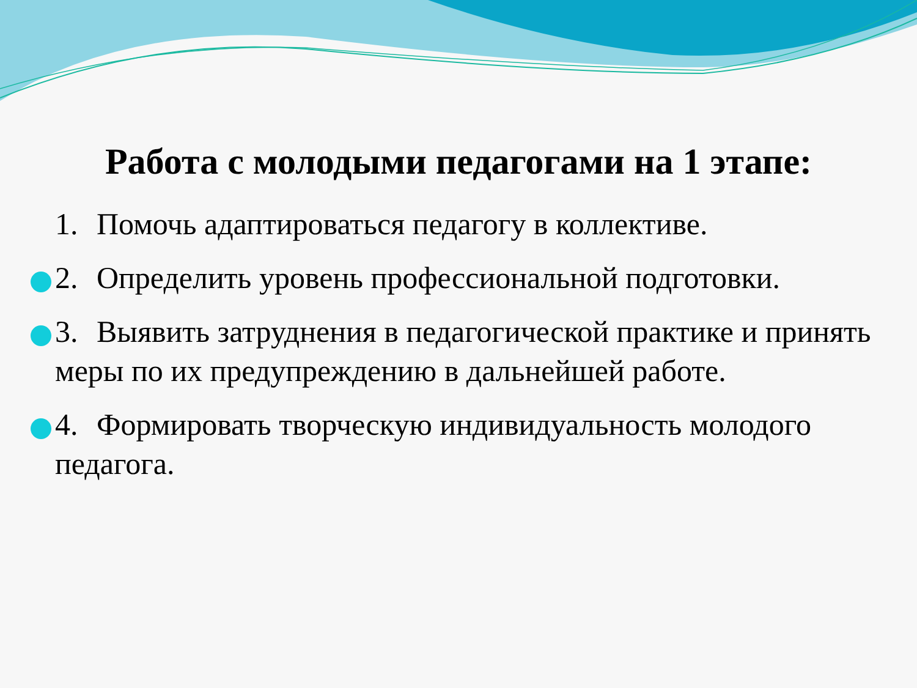Работа с молодыми педагогами на 1 этапе:
1. Помочь адаптироваться педагогу в коллективе.
2. Определить уровень профессиональной подготовки.
3. Выявить затруднения в педагогической практике и принять меры по их предупреждению в дальнейшей работе.
4. Формировать творческую индивидуальность молодого педагога.